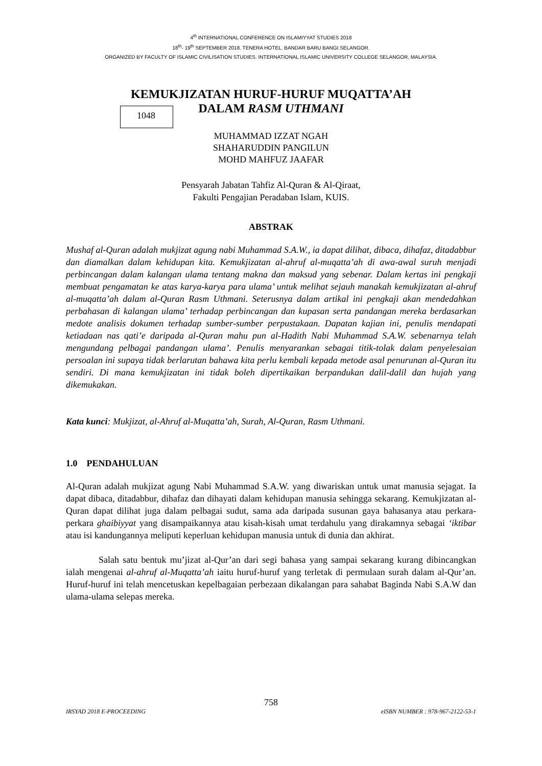4<sup>th</sup> INTERNATIONAL CONFERENCE ON ISLAMIYYAT STUDIES 2018
18<sup>th</sup>- 19<sup>th</sup> SEPTEMBER 2018. TENERA HOTEL. BANDAR BARU BANGI.SELANGOR.
ORGANIZED BY FACULTY OF ISLAMIC CIVILISATION STUDIES. INTERNATIONAL ISLAMIC UNIVERSITY COLLEGE SELANGOR, MALAYSIA.
KEMUKJIZATAN HURUF-HURUF MUQATTA’AH
DALAM RASM UTHMANI
1048
MUHAMMAD IZZAT NGAH
SHAHARUDDIN PANGILUN
MOHD MAHFUZ JAAFAR
Pensyarah Jabatan Tahfiz Al-Quran & Al-Qiraat,
Fakulti Pengajian Peradaban Islam, KUIS.
ABSTRAK
Mushaf al-Quran adalah mukjizat agung nabi Muhammad S.A.W., ia dapat dilihat, dibaca, dihafaz, ditadabbur dan diamalkan dalam kehidupan kita. Kemukjizatan al-ahruf al-muqatta’ah di awa-awal suruh menjadi perbincangan dalam kalangan ulama tentang makna dan maksud yang sebenar. Dalam kertas ini pengkaji membuat pengamatan ke atas karya-karya para ulama’ untuk melihat sejauh manakah kemukjizatan al-ahruf al-muqatta’ah dalam al-Quran Rasm Uthmani. Seterusnya dalam artikal ini pengkaji akan mendedahkan perbahasan di kalangan ulama’ terhadap perbincangan dan kupasan serta pandangan mereka berdasarkan medote analisis dokumen terhadap sumber-sumber perpustakaan. Dapatan kajian ini, penulis mendapati ketiadaan nas qati’e daripada al-Quran mahu pun al-Hadith Nabi Muhammad S.A.W. sebenarnya telah mengundang pelbagai pandangan ulama’. Penulis menyarankan sebagai titik-tolak dalam penyelesaian persoalan ini supaya tidak berlarutan bahawa kita perlu kembali kepada metode asal penurunan al-Quran itu sendiri. Di mana kemukjizatan ini tidak boleh dipertikaikan berpandukan dalil-dalil dan hujah yang dikemukakan.
Kata kunci: Mukjizat, al-Ahruf al-Muqatta’ah, Surah, Al-Quran, Rasm Uthmani.
1.0 PENDAHULUAN
Al-Quran adalah mukjizat agung Nabi Muhammad S.A.W. yang diwariskan untuk umat manusia sejagat. Ia dapat dibaca, ditadabbur, dihafaz dan dihayati dalam kehidupan manusia sehingga sekarang. Kemukjizatan al-Quran dapat dilihat juga dalam pelbagai sudut, sama ada daripada susunan gaya bahasanya atau perkara-perkara ghaibiyyat yang disampaikannya atau kisah-kisah umat terdahulu yang dirakamnya sebagai ‘iktibar atau isi kandungannya meliputi keperluan kehidupan manusia untuk di dunia dan akhirat.
Salah satu bentuk mu’jizat al-Qur’an dari segi bahasa yang sampai sekarang kurang dibincangkan ialah mengenai al-ahruf al-Muqatta’ah iaitu huruf-huruf yang terletak di permulaan surah dalam al-Qur’an. Huruf-huruf ini telah mencetuskan kepelbagaian perbezaan dikalangan para sahabat Baginda Nabi S.A.W dan ulama-ulama selepas mereka.
758
IRSYAD 2018 E-PROCEEDING eISBN NUMBER : 978-967-2122-53-1